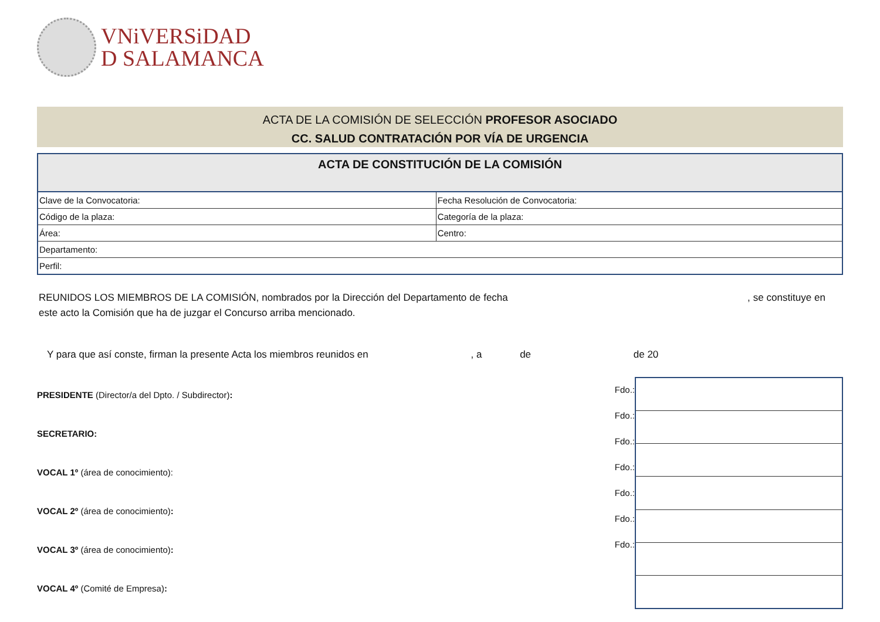VNiVERSiDAD
D SALAMANCA
ACTA DE LA COMISIÓN DE SELECCIÓN PROFESOR ASOCIADO
CC. SALUD CONTRATACIÓN POR VÍA DE URGENCIA
| ACTA DE CONSTITUCIÓN DE LA COMISIÓN | |
| --- | --- |
| Clave de la Convocatoria: | Fecha Resolución de Convocatoria: |
| Código de la plaza: | Categoría de la plaza: |
| Área: | Centro: |
| Departamento: | |
| Perfil: | |
REUNIDOS LOS MIEMBROS DE LA COMISIÓN, nombrados por la Dirección del Departamento de fecha , se constituye en este acto la Comisión que ha de juzgar el Concurso arriba mencionado.
Y para que así conste, firman la presente Acta los miembros reunidos en , a de de 20
PRESIDENTE (Director/a del Dpto. / Subdirector):
SECRETARIO:
VOCAL 1º (área de conocimiento):
VOCAL 2º (área de conocimiento):
VOCAL 3º (área de conocimiento):
VOCAL 4º (Comité de Empresa):
Fdo.:
Fdo.:
Fdo.:
Fdo.:
Fdo.:
Fdo.:
Fdo.: